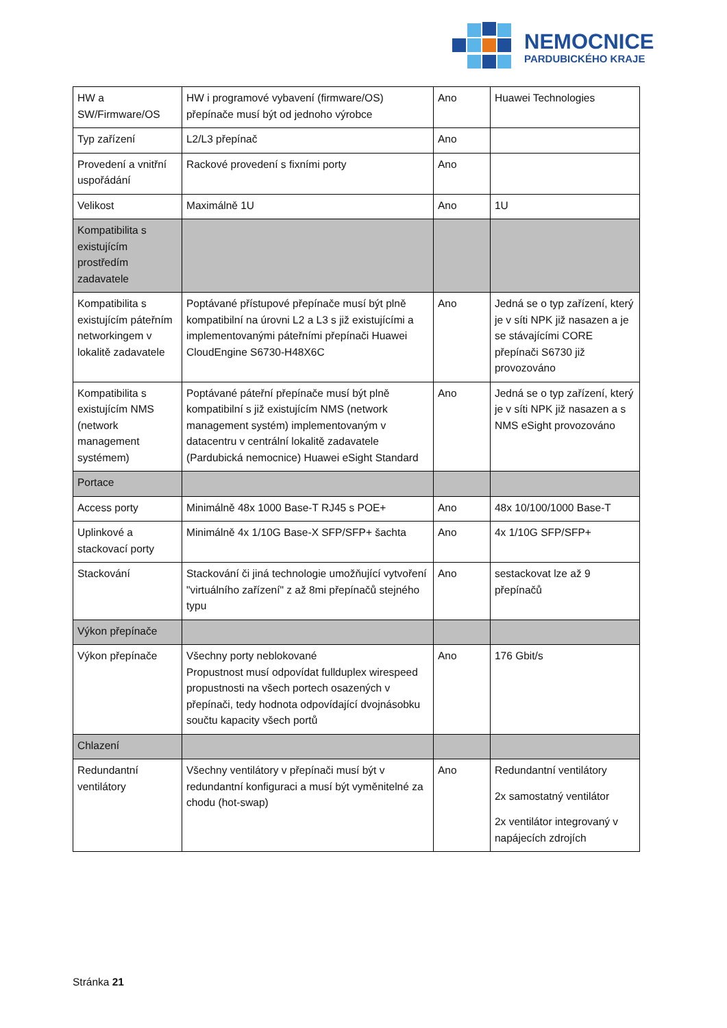NEMOCNICE
PARDUBICKÉHO KRAJE
| HW a SW/Firmware/OS | HW i programové vybavení (firmware/OS) přepínače musí být od jednoho výrobce | Ano | Huawei Technologies |
| Typ zařízení | L2/L3 přepínač | Ano | |
| Provedení a vnitřní uspořádání | Rackové provedení s fixními porty | Ano | |
| Velikost | Maximálně 1U | Ano | 1U |
| Kompatibilita s existujícím prostředím zadavatele | | | |
| Kompatibilita s existujícím páteřním networkingem v lokalitě zadavatele | Poptávané přístupové přepínače musí být plně kompatibilní na úrovni L2 a L3 s již existujícími a implementovanými páteřními přepínači Huawei CloudEngine S6730-H48X6C | Ano | Jedná se o typ zařízení, který je v síti NPK již nasazen a je se stávajícími CORE přepínači S6730 již provozováno |
| Kompatibilita s existujícím NMS (network management systémem) | Poptávané páteřní přepínače musí být plně kompatibilní s již existujícím NMS (network management systém) implementovaným v datacentru v centrální lokalitě zadavatele (Pardubická nemocnice) Huawei eSight Standard | Ano | Jedná se o typ zařízení, který je v síti NPK již nasazen a s NMS eSight provozováno |
| Portace | | | |
| Access porty | Minimálně 48x 1000 Base-T RJ45 s POE+ | Ano | 48x 10/100/1000 Base-T |
| Uplinkové a stackovací porty | Minimálně 4x 1/10G Base-X SFP/SFP+ šachta | Ano | 4x 1/10G SFP/SFP+ |
| Stackování | Stackování či jiná technologie umožňující vytvoření "virtuálního zařízení" z až 8mi přepínačů stejného typu | Ano | sestackovat lze až 9 přepínačů |
| Výkon přepínače | | | |
| Výkon přepínače | Všechny porty neblokované Propustnost musí odpovídat fullduplex wirespeed propustnosti na všech portech osazených v přepínači, tedy hodnota odpovídající dvojnásobku součtu kapacity všech portů | Ano | 176 Gbit/s |
| Chlazení | | | |
| Redundantní ventilátory | Všechny ventilátory v přepínači musí být v redundantní konfiguraci a musí být vyměnitelné za chodu (hot-swap) | Ano | Redundantní ventilátory 2x samostatný ventilátor 2x ventilátor integrovaný v napájecích zdrojích |
Stránka 21